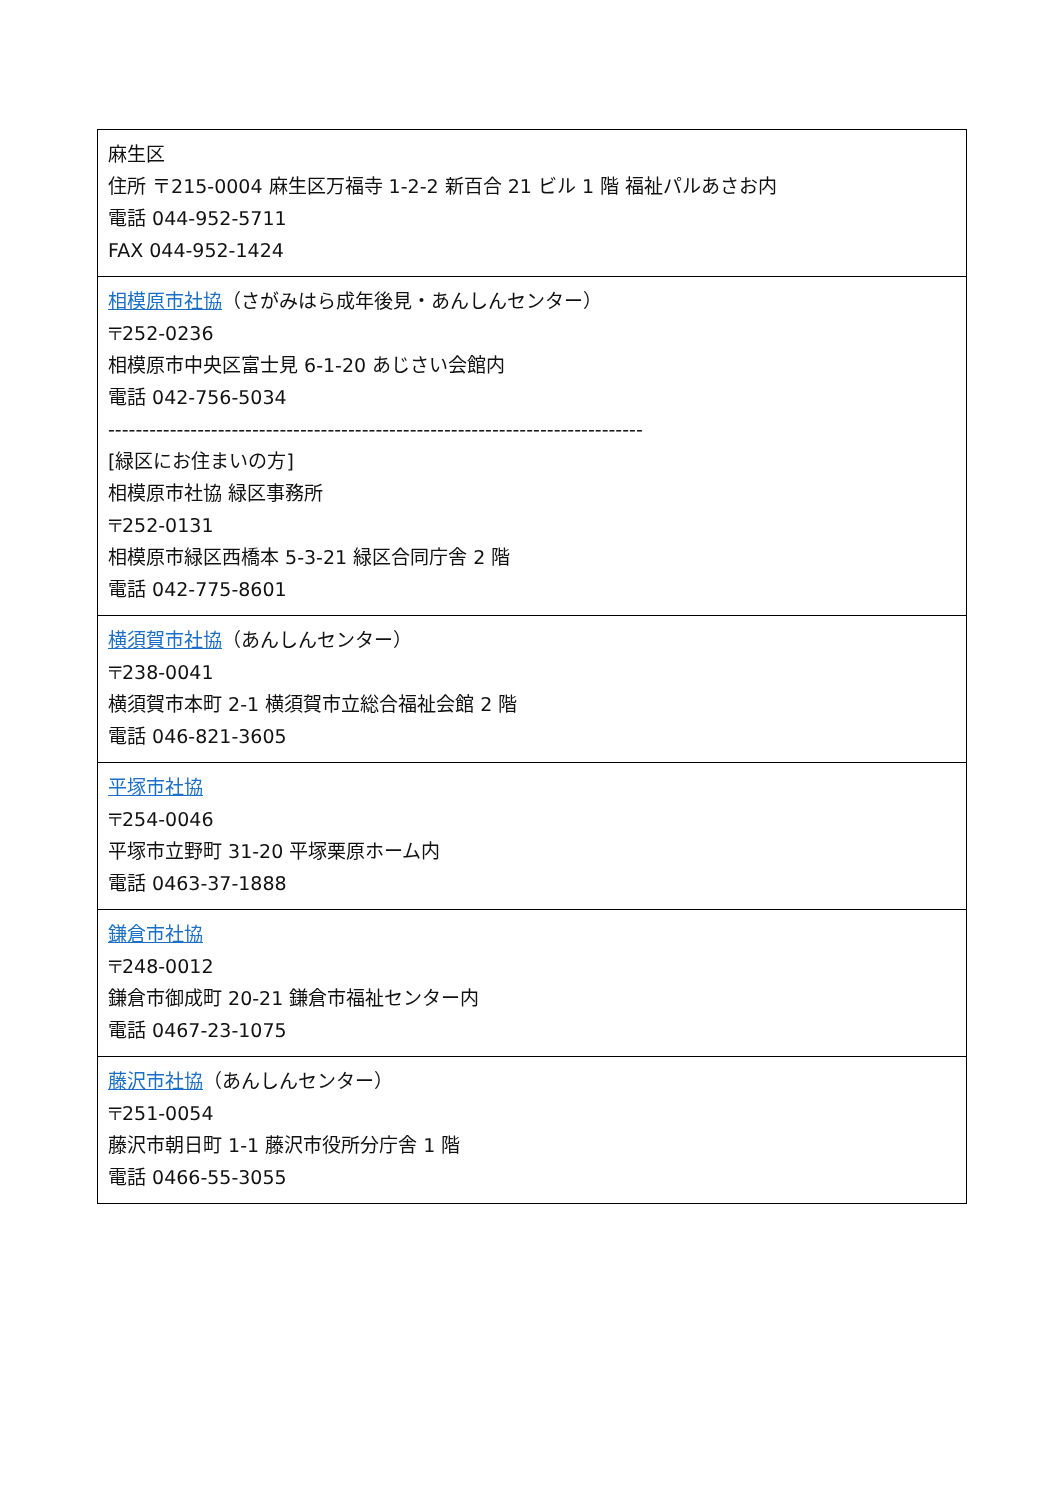| 麻生区 住所 〒215-0004 麻生区万福寺 1-2-2 新百合 21 ビル 1 階 福祉パルあさお内 電話 044-952-5711 FAX 044-952-1424 |
| 相模原市社協 （さがみはら成年後見・あんしんセンター） 〒252-0236 相模原市中央区富士見 6-1-20 あじさい会館内 電話 042-756-5034 ------------------------------------------------------------------------------ [緑区にお住まいの方] 相模原市社協 緑区事務所 〒252-0131 相模原市緑区西橋本 5-3-21 緑区合同庁舎 2 階 電話 042-775-8601 |
| 横須賀市社協 （あんしんセンター） 〒238-0041 横須賀市本町 2-1 横須賀市立総合福祉会館 2 階 電話 046-821-3605 |
| 平塚市社協 〒254-0046 平塚市立野町 31-20 平塚栗原ホーム内 電話 0463-37-1888 |
| 鎌倉市社協 〒248-0012 鎌倉市御成町 20-21 鎌倉市福祉センター内 電話 0467-23-1075 |
| 藤沢市社協 （あんしんセンター） 〒251-0054 藤沢市朝日町 1-1 藤沢市役所分庁舎 1 階 電話 0466-55-3055 |